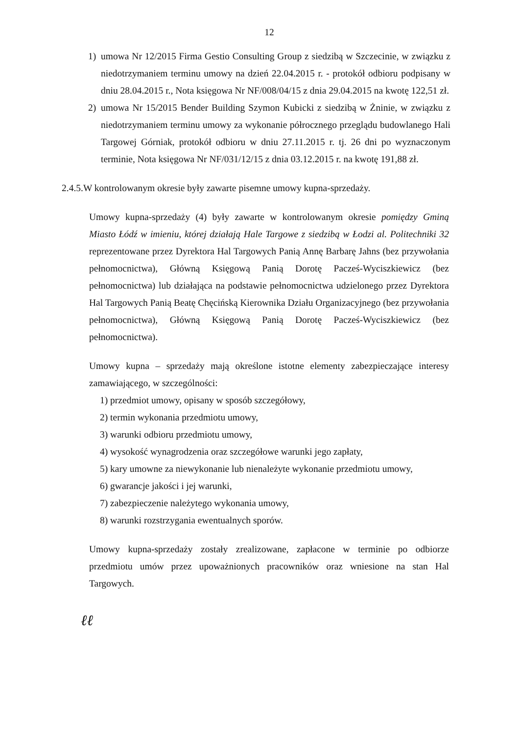12
1) umowa Nr 12/2015 Firma Gestio Consulting Group z siedzibą w Szczecinie, w związku z niedotrzymaniem terminu umowy na dzień 22.04.2015 r. - protokół odbioru podpisany w dniu 28.04.2015 r., Nota księgowa Nr NF/008/04/15 z dnia 29.04.2015 na kwotę 122,51 zł.
2) umowa Nr 15/2015 Bender Building Szymon Kubicki z siedzibą w Żninie, w związku z niedotrzymaniem terminu umowy za wykonanie półrocznego przeglądu budowlanego Hali Targowej Górniak, protokół odbioru w dniu 27.11.2015 r. tj. 26 dni po wyznaczonym terminie, Nota księgowa Nr NF/031/12/15 z dnia 03.12.2015 r. na kwotę 191,88 zł.
2.4.5.W kontrolowanym okresie były zawarte pisemne umowy kupna-sprzedaży.
Umowy kupna-sprzedaży (4) były zawarte w kontrolowanym okresie pomiędzy Gminą Miasto Łódź w imieniu, której działają Hale Targowe z siedzibą w Łodzi al. Politechniki 32 reprezentowane przez Dyrektora Hal Targowych Panią Annę Barbarę Jahns (bez przywołania pełnomocnictwa), Główną Księgową Panią Dorotę Pacześ-Wyciszkiewicz (bez pełnomocnictwa) lub działająca na podstawie pełnomocnictwa udzielonego przez Dyrektora Hal Targowych Panią Beatę Chęcińską Kierownika Działu Organizacyjnego (bez przywołania pełnomocnictwa), Główną Księgową Panią Dorotę Pacześ-Wyciszkiewicz (bez pełnomocnictwa).
Umowy kupna – sprzedaży mają określone istotne elementy zabezpieczające interesy zamawiającego, w szczególności:
1) przedmiot umowy, opisany w sposób szczegółowy,
2) termin wykonania przedmiotu umowy,
3) warunki odbioru przedmiotu umowy,
4) wysokość wynagrodzenia oraz szczegółowe warunki jego zapłaty,
5) kary umowne za niewykonanie lub nienależyte wykonanie przedmiotu umowy,
6) gwarancje jakości i jej warunki,
7) zabezpieczenie należytego wykonania umowy,
8) warunki rozstrzygania ewentualnych sporów.
Umowy kupna-sprzedaży zostały zrealizowane, zapłacone w terminie po odbiorze przedmiotu umów przez upoważnionych pracowników oraz wniesione na stan Hal Targowych.
ℓℓ